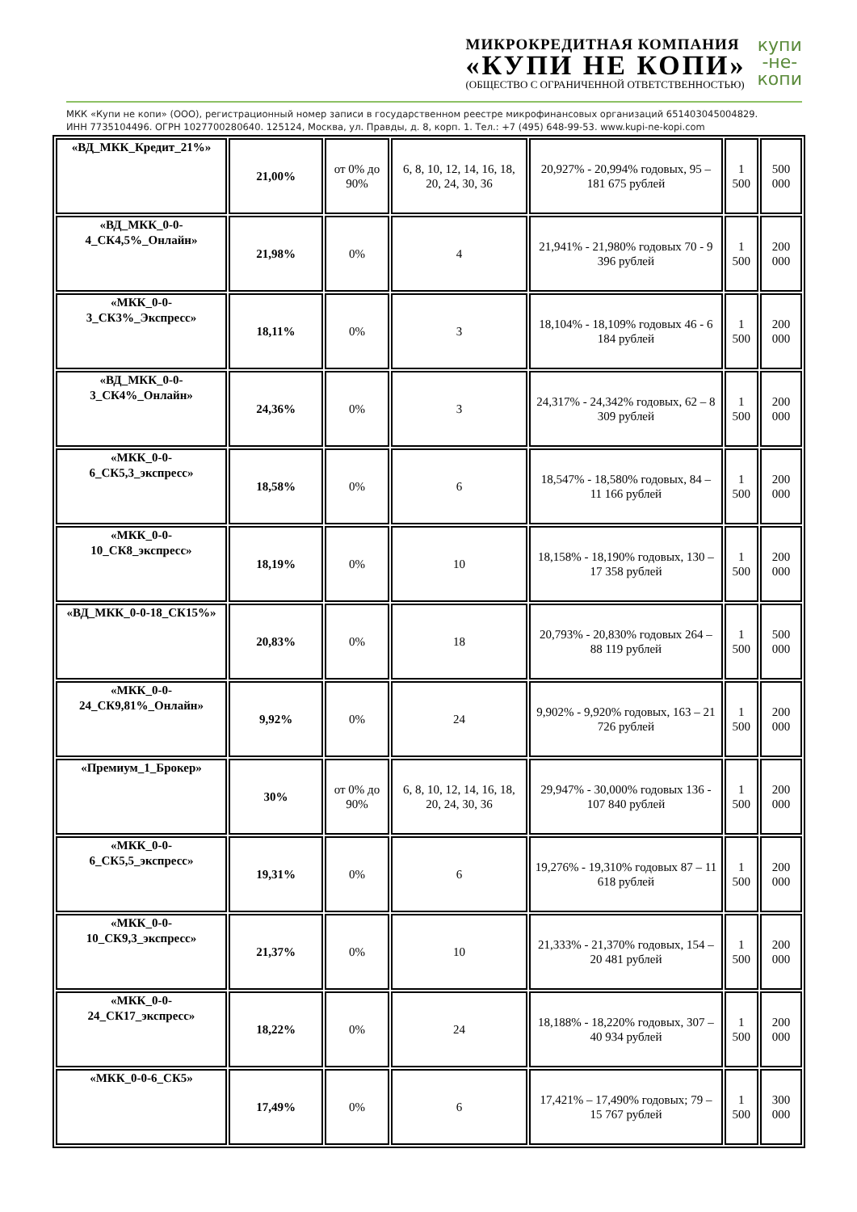МИКРОКРЕДИТНАЯ КОМПАНИЯ
«КУПИ НЕ КОПИ»
(ОБЩЕСТВО С ОГРАНИЧЕННОЙ ОТВЕТСТВЕННОСТЬЮ)
купи
-не-
копи
МКК «Купи не копи» (ООО), регистрационный номер записи в государственном реестре микрофинансовых организаций 651403045004829.
ИНН 7735104496. ОГРН 1027700280640. 125124, Москва, ул. Правды, д. 8, корп. 1. Тел.: +7 (495) 648-99-53. www.kupi-ne-kopi.com
| «ВД_МКК_Кредит_21%» | 21,00% | от 0% до 90% | 6, 8, 10, 12, 14, 16, 18, 20, 24, 30, 36 | 20,927% - 20,994% годовых, 95 – 181 675 рублей | 1 500 | 500 000 |
| «ВД_МКК_0-0-4_СК4,5%_Онлайн» | 21,98% | 0% | 4 | 21,941% - 21,980% годовых 70 - 9 396 рублей | 1 500 | 200 000 |
| «МКК_0-0-3_СК3%_Экспресс» | 18,11% | 0% | 3 | 18,104% - 18,109% годовых 46 - 6 184 рублей | 1 500 | 200 000 |
| «ВД_МКК_0-0-3_СК4%_Онлайн» | 24,36% | 0% | 3 | 24,317% - 24,342% годовых, 62 – 8 309 рублей | 1 500 | 200 000 |
| «МКК_0-0-6_СК5,3_экспресс» | 18,58% | 0% | 6 | 18,547% - 18,580% годовых, 84 – 11 166 рублей | 1 500 | 200 000 |
| «МКК_0-0-10_СК8_экспресс» | 18,19% | 0% | 10 | 18,158% - 18,190% годовых, 130 – 17 358 рублей | 1 500 | 200 000 |
| «ВД_МКК_0-0-18_СК15%» | 20,83% | 0% | 18 | 20,793% - 20,830% годовых 264 – 88 119 рублей | 1 500 | 500 000 |
| «МКК_0-0-24_СК9,81%_Онлайн» | 9,92% | 0% | 24 | 9,902% - 9,920% годовых, 163 – 21 726 рублей | 1 500 | 200 000 |
| «Премиум_1_Брокер» | 30% | от 0% до 90% | 6, 8, 10, 12, 14, 16, 18, 20, 24, 30, 36 | 29,947% - 30,000% годовых 136 - 107 840 рублей | 1 500 | 200 000 |
| «МКК_0-0-6_СК5,5_экспресс» | 19,31% | 0% | 6 | 19,276% - 19,310% годовых 87 – 11 618 рублей | 1 500 | 200 000 |
| «МКК_0-0-10_СК9,3_экспресс» | 21,37% | 0% | 10 | 21,333% - 21,370% годовых, 154 – 20 481 рублей | 1 500 | 200 000 |
| «МКК_0-0-24_СК17_экспресс» | 18,22% | 0% | 24 | 18,188% - 18,220% годовых, 307 – 40 934 рублей | 1 500 | 200 000 |
| «МКК_0-0-6_СК5» | 17,49% | 0% | 6 | 17,421% – 17,490% годовых; 79 – 15 767 рублей | 1 500 | 300 000 |